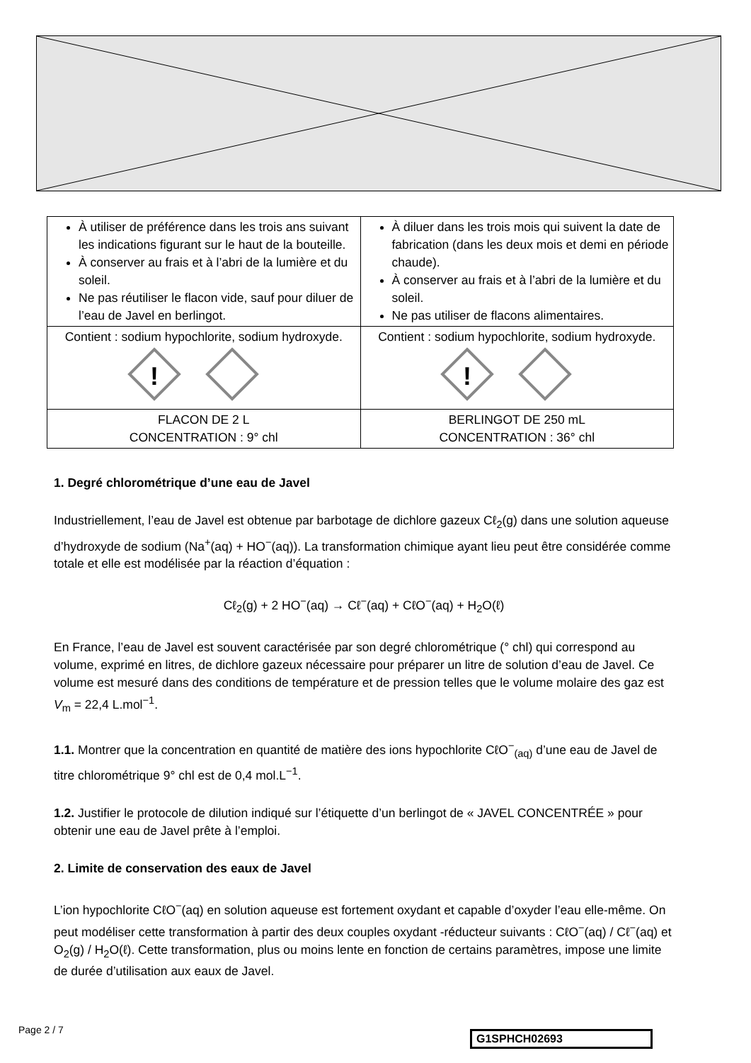| À utiliser de préférence dans les trois ans suivant les indications figurant sur le haut de la bouteille. À conserver au frais et à l’abri de la lumière et du soleil. Ne pas réutiliser le flacon vide, sauf pour diluer de l’eau de Javel en berlingot. | À diluer dans les trois mois qui suivent la date de fabrication (dans les deux mois et demi en période chaude). À conserver au frais et à l’abri de la lumière et du soleil. Ne pas utiliser de flacons alimentaires. |
| Contient : sodium hypochlorite, sodium hydroxyde. ! | Contient : sodium hypochlorite, sodium hydroxyde. ! |
| FLACON DE 2 L CONCENTRATION : 9° chl | BERLINGOT DE 250 mL CONCENTRATION : 36° chl |
1. Degré chlorométrique d’une eau de Javel
Industriellement, l’eau de Javel est obtenue par barbotage de dichlore gazeux Cℓ<sub>2</sub>(g) dans une solution aqueuse d’hydroxyde de sodium (Na<sup>+</sup>(aq) + HO<sup>−</sup>(aq)). La transformation chimique ayant lieu peut être considérée comme totale et elle est modélisée par la réaction d’équation :
Cℓ<sub>2</sub>(g) + 2 HO<sup>−</sup>(aq) → Cℓ<sup>−</sup>(aq) + CℓO<sup>−</sup>(aq) + H<sub>2</sub>O(ℓ)
En France, l’eau de Javel est souvent caractérisée par son degré chlorométrique (° chl) qui correspond au volume, exprimé en litres, de dichlore gazeux nécessaire pour préparer un litre de solution d’eau de Javel. Ce volume est mesuré dans des conditions de température et de pression telles que le volume molaire des gaz est V<sub>m</sub> = 22,4 L.mol<sup>−1</sup>.
1.1. Montrer que la concentration en quantité de matière des ions hypochlorite CℓO<sup>−</sup><sub>(aq)</sub> d’une eau de Javel de titre chlorométrique 9° chl est de 0,4 mol.L<sup>−1</sup>.
1.2. Justifier le protocole de dilution indiqué sur l’étiquette d’un berlingot de « JAVEL CONCENTRÉE » pour obtenir une eau de Javel prête à l’emploi.
2. Limite de conservation des eaux de Javel
L’ion hypochlorite CℓO<sup>−</sup>(aq) en solution aqueuse est fortement oxydant et capable d’oxyder l’eau elle-même. On peut modéliser cette transformation à partir des deux couples oxydant -réducteur suivants : CℓO<sup>−</sup>(aq) / Cℓ<sup>−</sup>(aq) et O<sub>2</sub>(g) / H<sub>2</sub>O(ℓ). Cette transformation, plus ou moins lente en fonction de certains paramètres, impose une limite de durée d’utilisation aux eaux de Javel.
Page 2 / 7 G1SPHCH02693